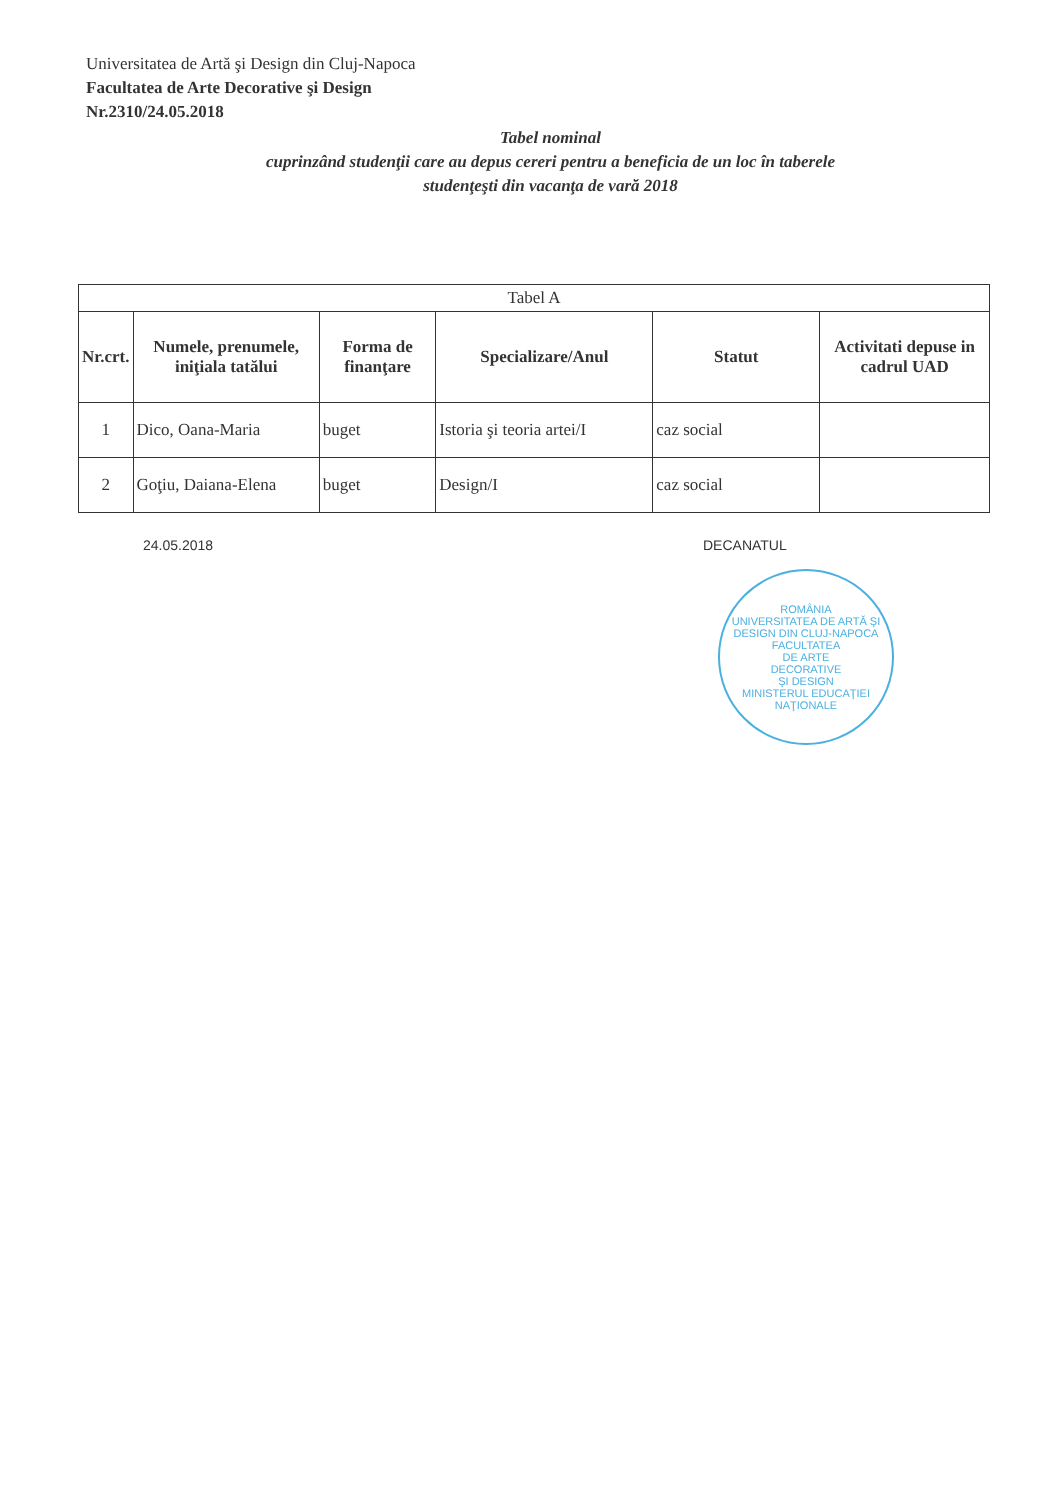Universitatea de Artă şi Design din Cluj-Napoca
Facultatea de Arte Decorative şi Design
Nr.2310/24.05.2018
Tabel nominal
cuprinzând studenţii care au depus cereri pentru a beneficia de un loc în taberele
studenţeşti din vacanţa de vară 2018
| Tabel A | | | | | |
| Nr.crt. | Numele, prenumele, iniţiala tatălui | Forma de finanţare | Specializare/Anul | Statut | Activitati depuse in cadrul UAD |
| 1 | Dico, Oana-Maria | buget | Istoria şi teoria artei/I | caz social | |
| 2 | Goţiu, Daiana-Elena | buget | Design/I | caz social | |
24.05.2018 DECANATUL
ROMÂNIA
UNIVERSITATEA DE ARTĂ ŞI DESIGN DIN CLUJ-NAPOCA
FACULTATEA
DE ARTE
DECORATIVE
ŞI DESIGN
MINISTERUL EDUCAŢIEI NAŢIONALE